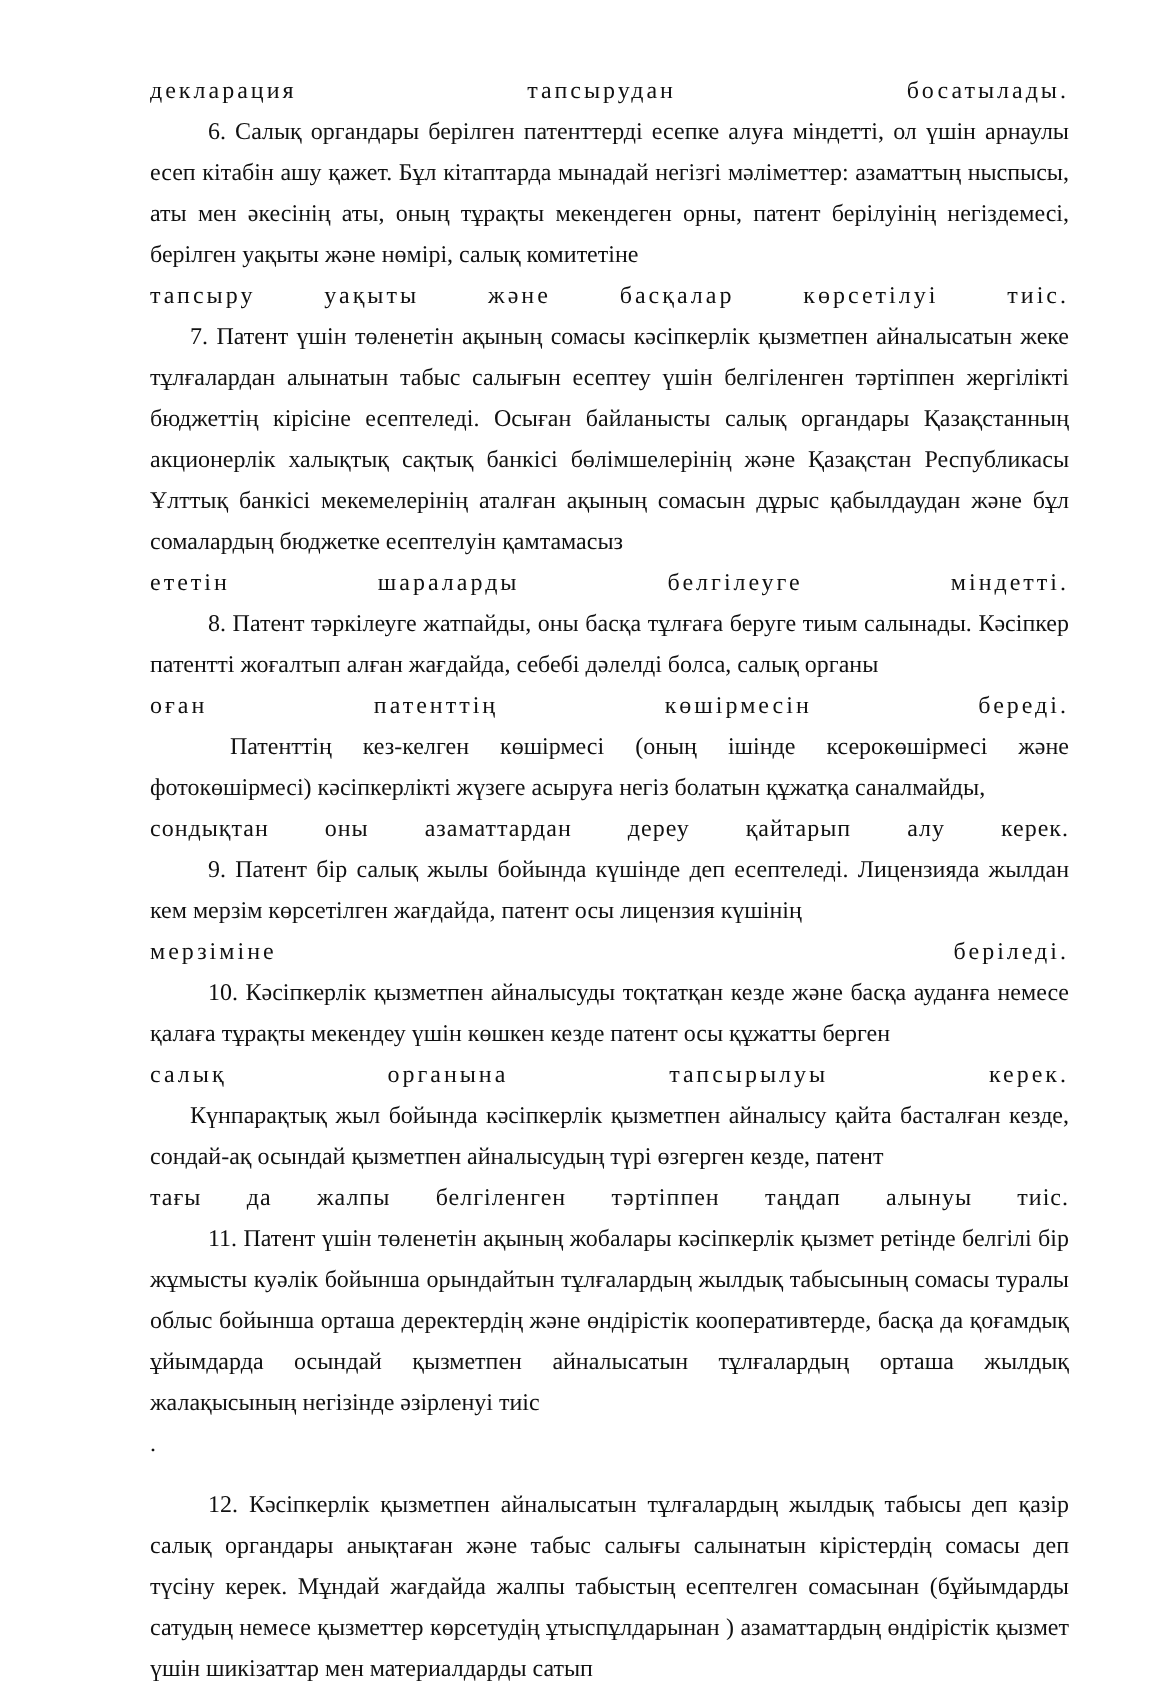декларация тапсырудан босатылады.
6. Салық органдары берілген патенттерді есепке алуға міндетті, ол үшін арнаулы есеп кітабін ашу қажет. Бұл кітаптарда мынадай негізгі мәліметтер: азаматтың ныспысы, аты мен әкесінің аты, оның тұрақты мекендеген орны, патент берілуінің негіздемесі, берілген уақыты және нөмірі, салық комитетіне
тапсыру уақыты және басқалар көрсетілуі тиіс.
7. Патент үшін төленетін ақының сомасы кәсіпкерлік қызметпен айналысатын жеке тұлғалардан алынатын табыс салығын есептеу үшін белгіленген тәртіппен жергілікті бюджеттің кірісіне есептеледі. Осыған байланысты салық органдары Қазақстанның акционерлік халықтық сақтық банкісі бөлімшелерінің және Қазақстан Республикасы Ұлттық банкісі мекемелерінің аталған ақының сомасын дұрыс қабылдаудан және бұл сомалардың бюджетке есептелуін қамтамасыз
ететін шараларды белгілеуге міндетті.
8. Патент тәркілеуге жатпайды, оны басқа тұлғаға беруге тиым салынады. Кәсіпкер патентті жоғалтып алған жағдайда, себебі дәлелді болса, салық органы
оған патенттің көшірмесін береді.
Патенттің кез-келген көшірмесі (оның ішінде ксерокөшірмесі және фотокөшірмесі) кәсіпкерлікті жүзеге асыруға негіз болатын құжатқа саналмайды,
сондықтан оны азаматтардан дереу қайтарып алу керек.
9. Патент бір салық жылы бойында күшінде деп есептеледі. Лицензияда жылдан кем мерзім көрсетілген жағдайда, патент осы лицензия күшінің
мерзіміне беріледі.
10. Кәсіпкерлік қызметпен айналысуды тоқтатқан кезде және басқа ауданға немесе қалаға тұрақты мекендеу үшін көшкен кезде патент осы құжатты берген
салық органына тапсырылуы керек.
Күнпарақтық жыл бойында кәсіпкерлік қызметпен айналысу қайта басталған кезде, сондай-ақ осындай қызметпен айналысудың түрі өзгерген кезде, патент
тағы да жалпы белгіленген тәртіппен таңдап алынуы тиіс.
11. Патент үшін төленетін ақының жобалары кәсіпкерлік қызмет ретінде белгілі бір жұмысты куәлік бойынша орындайтын тұлғалардың жылдық табысының сомасы туралы облыс бойынша орташа деректердің және өндірістік кооперативтерде, басқа да қоғамдық ұйымдарда осындай қызметпен айналысатын тұлғалардың орташа жылдық жалақысының негізінде әзірленуі тиіс
.
12. Кәсіпкерлік қызметпен айналысатын тұлғалардың жылдық табысы деп қазір салық органдары анықтаған және табыс салығы салынатын кірістердің сомасы деп түсіну керек. Мұндай жағдайда жалпы табыстың есептелген сомасынан (бұйымдарды сатудың немесе қызметтер көрсетудің ұтыспұлдарынан ) азаматтардың өндірістік қызмет үшін шикізаттар мен материалдарды сатып